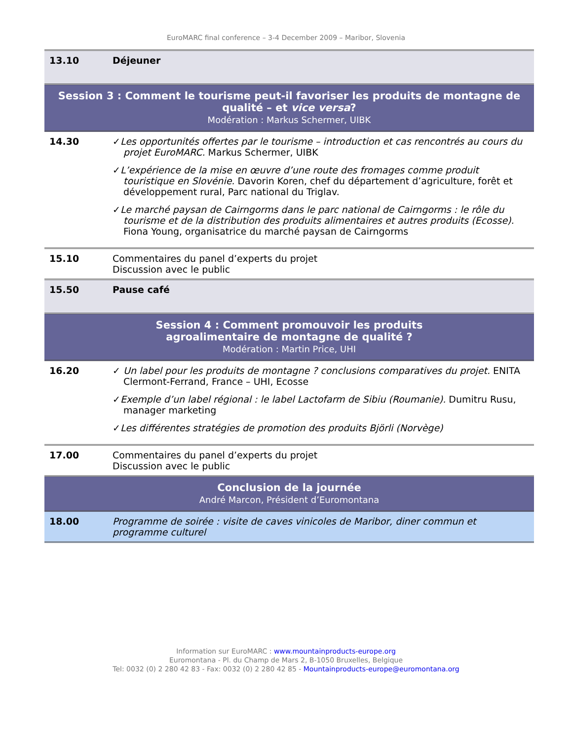EuroMARC final conference – 3-4 December 2009 – Maribor, Slovenia
| 13.10 | Déjeuner |
| Session 3 : Comment le tourisme peut-il favoriser les produits de montagne de qualité – et vice versa ? Modération : Markus Schermer, UIBK | |
| 14.30 | ✓ Les opportunités offertes par le tourisme – introduction et cas rencontrés au cours du projet EuroMARC. Markus Schermer, UIBK ✓ L’expérience de la mise en œuvre d’une route des fromages comme produit touristique en Slovénie. Davorin Koren, chef du département d’agriculture, forêt et développement rural, Parc national du Triglav. ✓ Le marché paysan de Cairngorms dans le parc national de Cairngorms : le rôle du tourisme et de la distribution des produits alimentaires et autres produits (Ecosse). Fiona Young, organisatrice du marché paysan de Cairngorms |
| 15.10 | Commentaires du panel d’experts du projet Discussion avec le public |
| 15.50 | Pause café |
| Session 4 : Comment promouvoir les produits agroalimentaire de montagne de qualité ? Modération : Martin Price, UHI | |
| 16.20 | ✓ Un label pour les produits de montagne ? conclusions comparatives du projet. ENITA Clermont-Ferrand, France – UHI, Ecosse ✓ Exemple d’un label régional : le label Lactofarm de Sibiu (Roumanie). Dumitru Rusu, manager marketing ✓ Les différentes stratégies de promotion des produits Björli (Norvège) |
| 17.00 | Commentaires du panel d’experts du projet Discussion avec le public |
| Conclusion de la journée André Marcon, Président d’Euromontana | |
| 18.00 | Programme de soirée : visite de caves vinicoles de Maribor, diner commun et programme culturel |
Information sur EuroMARC : www.mountainproducts-europe.org
Euromontana - Pl. du Champ de Mars 2, B-1050 Bruxelles, Belgique
Tel: 0032 (0) 2 280 42 83 - Fax: 0032 (0) 2 280 42 85 - Mountainproducts-europe@euromontana.org